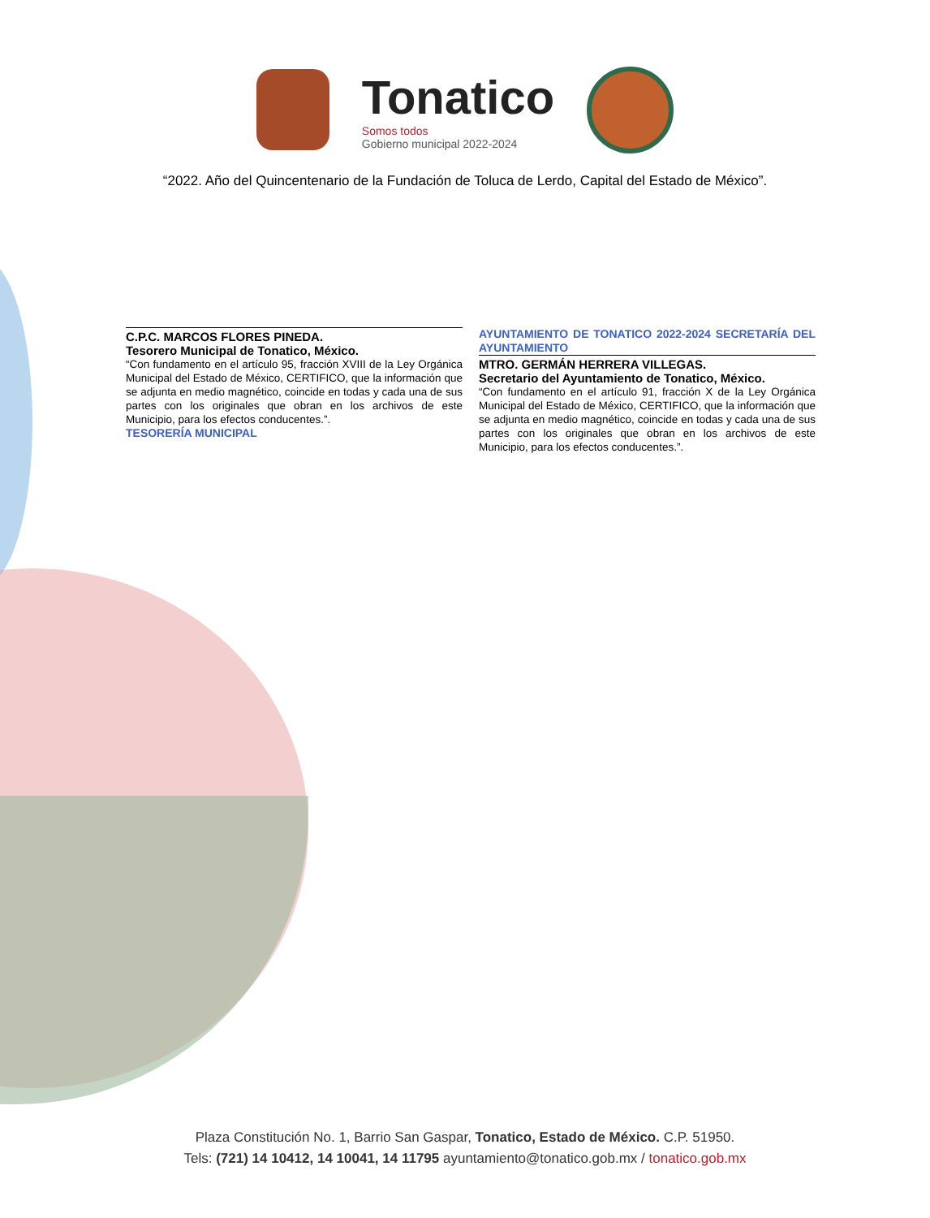Tonatico
Somos todos
Gobierno municipal 2022-2024
“2022. Año del Quincentenario de la Fundación de Toluca de Lerdo, Capital del Estado de México”.
C.P.C. MARCOS FLORES PINEDA.
Tesorero Municipal de Tonatico, México.
“Con fundamento en el artículo 95, fracción XVIII de la Ley Orgánica Municipal del Estado de México, CERTIFICO, que la información que se adjunta en medio magnético, coincide en todas y cada una de sus partes con los originales que obran en los archivos de este Municipio, para los efectos conducentes.”.
TESORERÍA MUNICIPAL
AYUNTAMIENTO DE TONATICO 2022-2024 SECRETARÍA DEL AYUNTAMIENTO
MTRO. GERMÁN HERRERA VILLEGAS.
Secretario del Ayuntamiento de Tonatico, México.
“Con fundamento en el artículo 91, fracción X de la Ley Orgánica Municipal del Estado de México, CERTIFICO, que la información que se adjunta en medio magnético, coincide en todas y cada una de sus partes con los originales que obran en los archivos de este Municipio, para los efectos conducentes.”.
Plaza Constitución No. 1, Barrio San Gaspar, Tonatico, Estado de México. C.P. 51950.
Tels: (721) 14 10412, 14 10041, 14 11795 ayuntamiento@tonatico.gob.mx / tonatico.gob.mx